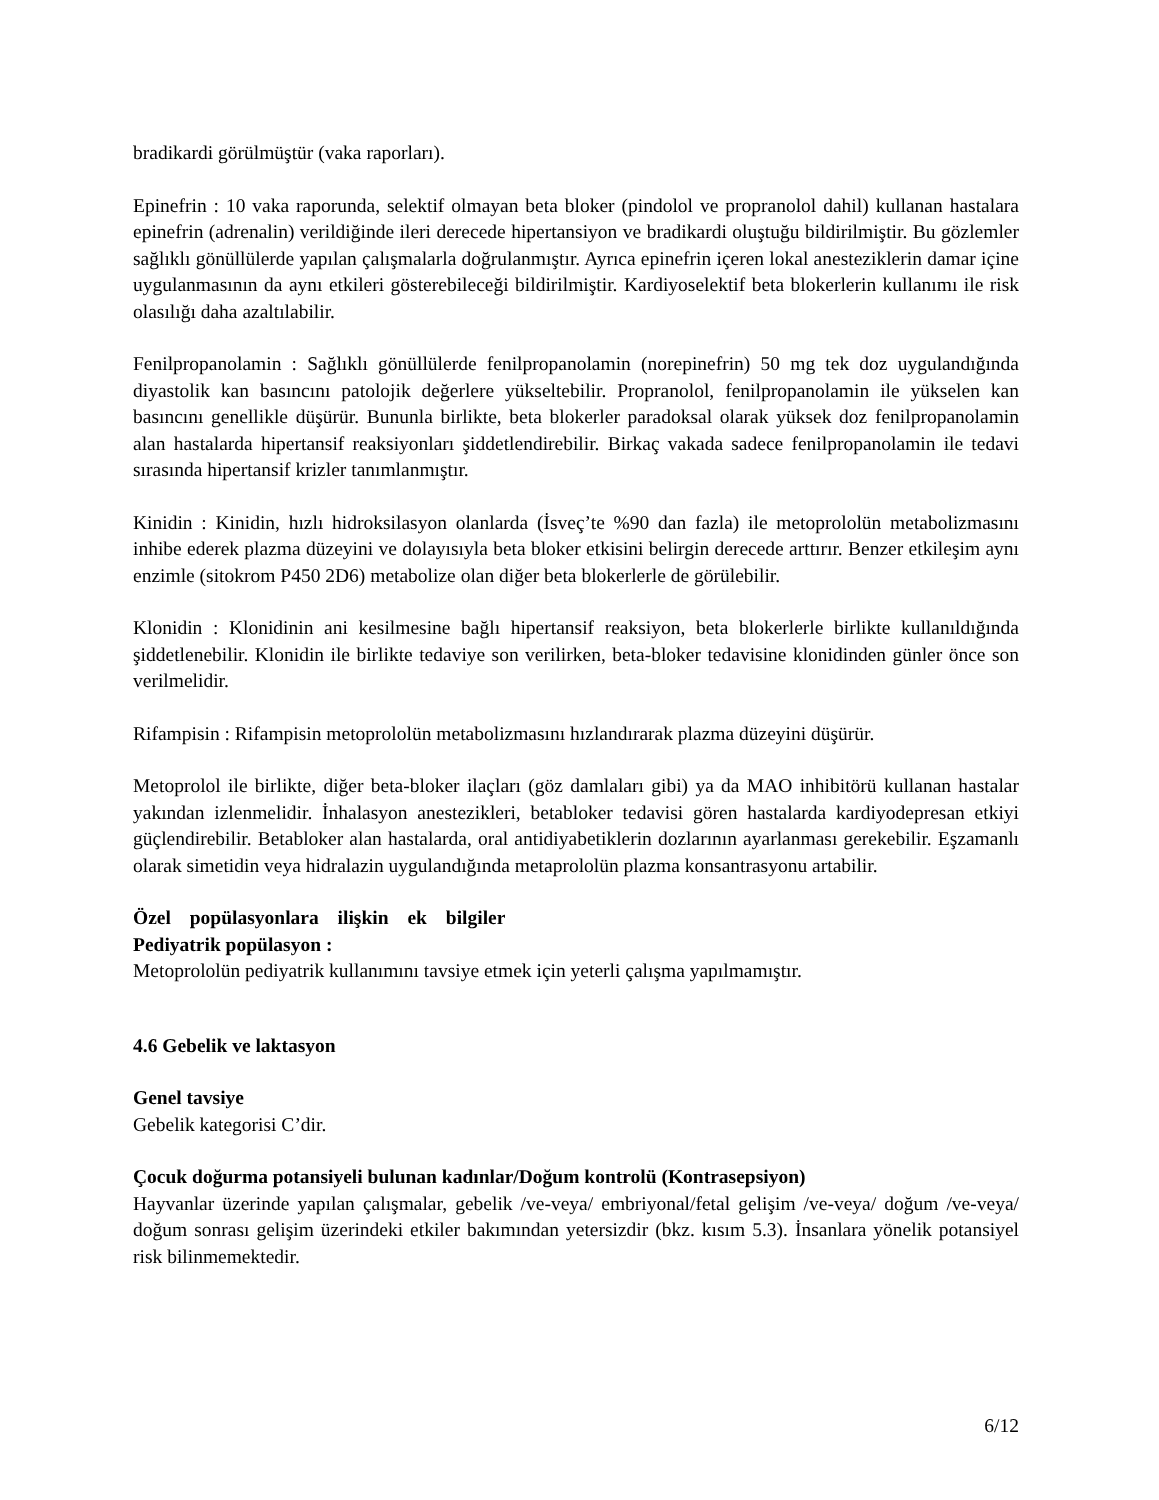bradikardi görülmüştür (vaka raporları).
Epinefrin : 10 vaka raporunda, selektif olmayan beta bloker (pindolol ve propranolol dahil) kullanan hastalara epinefrin (adrenalin) verildiğinde ileri derecede hipertansiyon ve bradikardi oluştuğu bildirilmiştir. Bu gözlemler sağlıklı gönüllülerde yapılan çalışmalarla doğrulanmıştır. Ayrıca epinefrin içeren lokal anesteziklerin damar içine uygulanmasının da aynı etkileri gösterebileceği bildirilmiştir. Kardiyoselektif beta blokerlerin kullanımı ile risk olasılığı daha azaltılabilir.
Fenilpropanolamin : Sağlıklı gönüllülerde fenilpropanolamin (norepinefrin) 50 mg tek doz uygulandığında diyastolik kan basıncını patolojik değerlere yükseltebilir. Propranolol, fenilpropanolamin ile yükselen kan basıncını genellikle düşürür. Bununla birlikte, beta blokerler paradoksal olarak yüksek doz fenilpropanolamin alan hastalarda hipertansif reaksiyonları şiddetlendirebilir. Birkaç vakada sadece fenilpropanolamin ile tedavi sırasında hipertansif krizler tanımlanmıştır.
Kinidin : Kinidin, hızlı hidroksilasyon olanlarda (İsveç’te %90 dan fazla) ile metoprololün metabolizmasını inhibe ederek plazma düzeyini ve dolayısıyla beta bloker etkisini belirgin derecede arttırır. Benzer etkileşim aynı enzimle (sitokrom P450 2D6) metabolize olan diğer beta blokerlerle de görülebilir.
Klonidin : Klonidinin ani kesilmesine bağlı hipertansif reaksiyon, beta blokerlerle birlikte kullanıldığında şiddetlenebilir. Klonidin ile birlikte tedaviye son verilirken, beta-bloker tedavisine klonidinden günler önce son verilmelidir.
Rifampisin : Rifampisin metoprololün metabolizmasını hızlandırarak plazma düzeyini düşürür.
Metoprolol ile birlikte, diğer beta-bloker ilaçları (göz damlaları gibi) ya da MAO inhibitörü kullanan hastalar yakından izlenmelidir. İnhalasyon anestezikleri, betabloker tedavisi gören hastalarda kardiyodepresan etkiyi güçlendirebilir. Betabloker alan hastalarda, oral antidiyabetiklerin dozlarının ayarlanması gerekebilir. Eşzamanlı olarak simetidin veya hidralazin uygulandığında metaprololün plazma konsantrasyonu artabilir.
Özel popülasyonlara ilişkin ek bilgiler
Pediyatrik popülasyon :
Metoprololün pediyatrik kullanımını tavsiye etmek için yeterli çalışma yapılmamıştır.
4.6 Gebelik ve laktasyon
Genel tavsiye
Gebelik kategorisi C’dir.
Çocuk doğurma potansiyeli bulunan kadınlar/Doğum kontrolü (Kontrasepsiyon)
Hayvanlar üzerinde yapılan çalışmalar, gebelik /ve-veya/ embriyonal/fetal gelişim /ve-veya/ doğum /ve-veya/ doğum sonrası gelişim üzerindeki etkiler bakımından yetersizdir (bkz. kısım 5.3). İnsanlara yönelik potansiyel risk bilinmemektedir.
6/12